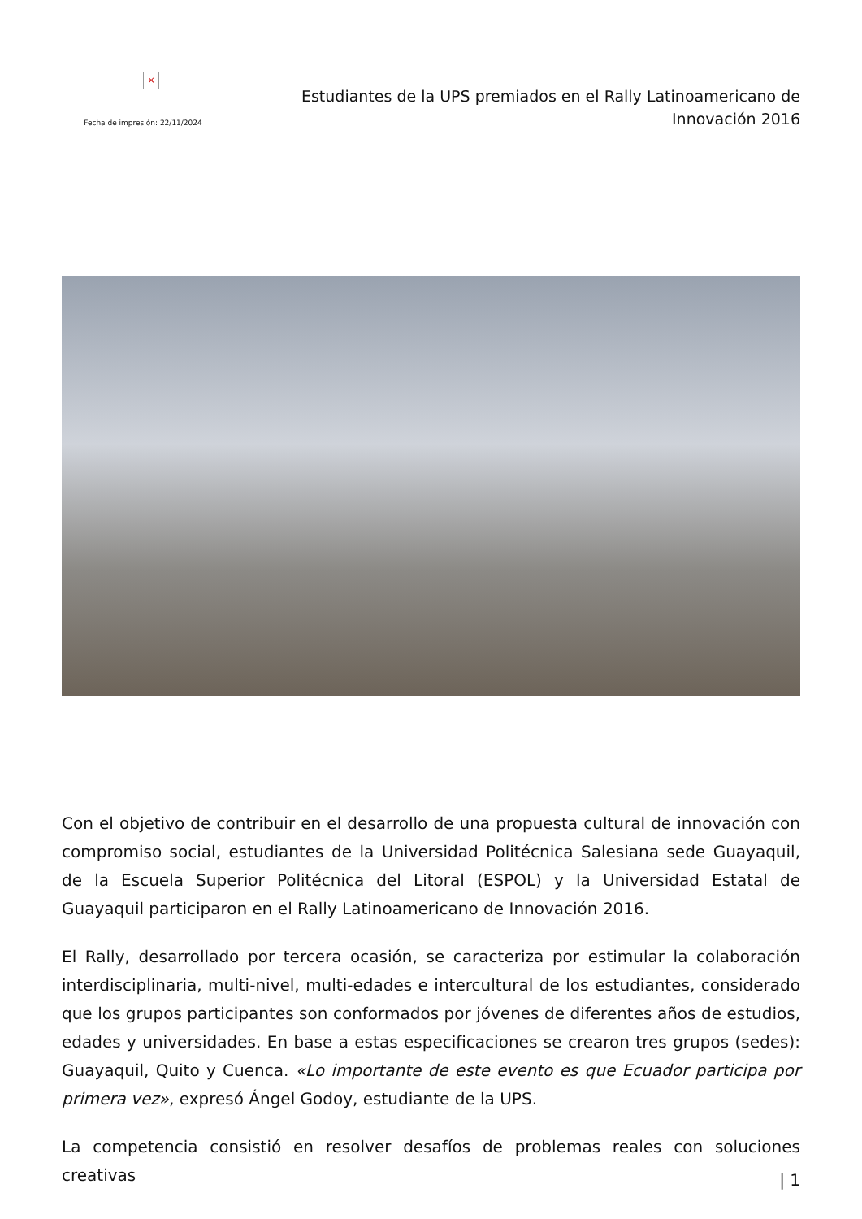×
Fecha de impresión: 22/11/2024
Estudiantes de la UPS premiados en el Rally Latinoamericano de Innovación 2016
Con el objetivo de contribuir en el desarrollo de una propuesta cultural de innovación con compromiso social, estudiantes de la Universidad Politécnica Salesiana sede Guayaquil, de la Escuela Superior Politécnica del Litoral (ESPOL) y la Universidad Estatal de Guayaquil participaron en el Rally Latinoamericano de Innovación 2016.
El Rally, desarrollado por tercera ocasión, se caracteriza por estimular la colaboración interdisciplinaria, multi-nivel, multi-edades e intercultural de los estudiantes, considerado que los grupos participantes son conformados por jóvenes de diferentes años de estudios, edades y universidades. En base a estas especificaciones se crearon tres grupos (sedes): Guayaquil, Quito y Cuenca. «Lo importante de este evento es que Ecuador participa por primera vez», expresó Ángel Godoy, estudiante de la UPS.
La competencia consistió en resolver desafíos de problemas reales con soluciones creativas
| 1